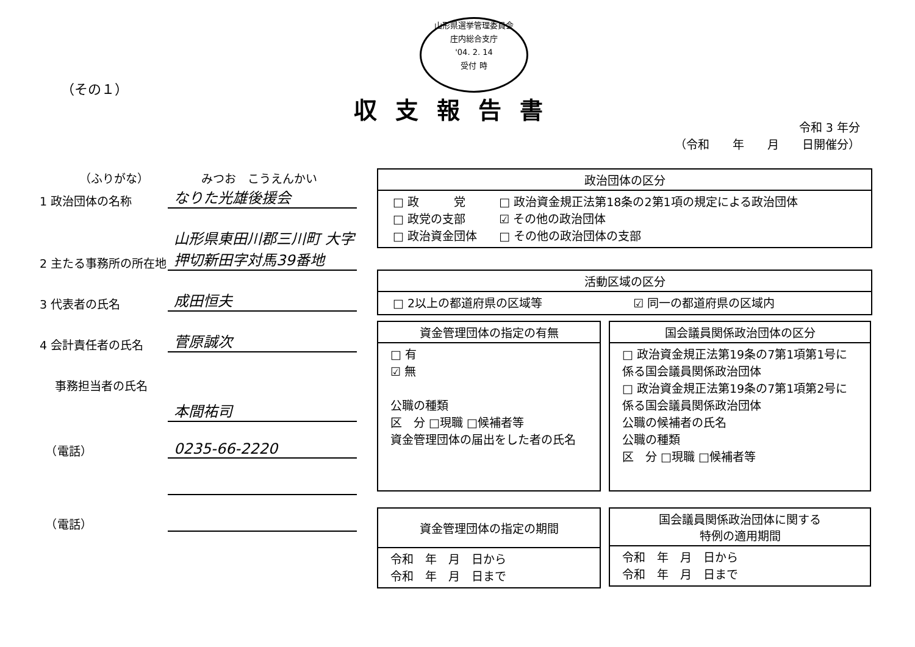山形県選挙管理委員会
庄内総合支庁
'04. 2. 14
受付 時
（その１）
収支報告書
令和 3 年分
（令和　　年　　月　　日開催分）
（ふりがな）　　　　　みつお　こうえんかい
1 政治団体の名称
なりた光雄後援会
2 主たる事務所の所在地
山形県東田川郡三川町 大字押切新田字対馬39番地
3 代表者の氏名
成田恒夫
4 会計責任者の氏名
菅原誠次
事務担当者の氏名
本間祐司
　（電話）
0235-66-2220
　（電話）
政治団体の区分
| □ 政 党 | □ 政治資金規正法第18条の2第1項の規定による政治団体 |
| □ 政党の支部 | ☑ その他の政治団体 |
| □ 政治資金団体 | □ その他の政治団体の支部 |
活動区域の区分
| □ 2以上の都道府県の区域等 | ☑ 同一の都道府県の区域内 |
資金管理団体の指定の有無
□ 有
☑ 無
公職の種類
区　分 □現職 □候補者等
資金管理団体の届出をした者の氏名
国会議員関係政治団体の区分
□ 政治資金規正法第19条の7第1項第1号に係る国会議員関係政治団体
□ 政治資金規正法第19条の7第1項第2号に係る国会議員関係政治団体
公職の候補者の氏名
公職の種類
区　分 □現職 □候補者等
資金管理団体の指定の期間
令和　年　月　日から
令和　年　月　日まで
国会議員関係政治団体に関する
特例の適用期間
令和　年　月　日から
令和　年　月　日まで